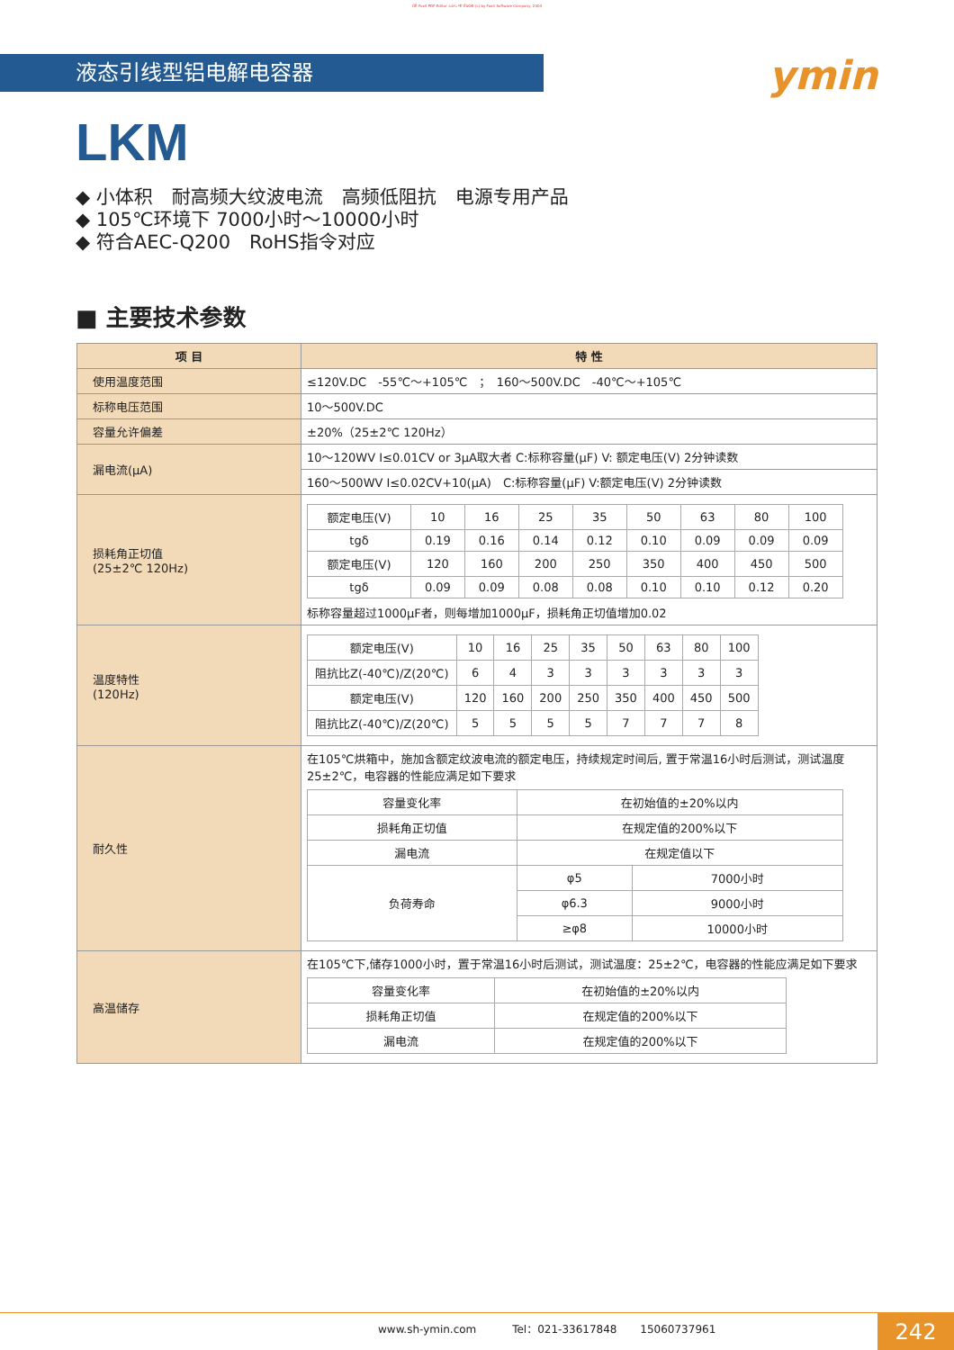ÕË Foxit PDF Editor ±à¼­ ªÈ¨ËùÓÐ (c) by Foxit Software Company, 2004
液态引线型铝电解电容器
ymin
LKM
◆ 小体积　耐高频大纹波电流　高频低阻抗　电源专用产品
◆ 105℃环境下 7000小时～10000小时
◆ 符合AEC-Q200　RoHS指令对应
■ 主要技术参数
| 项 目 | 特 性 |
| --- | --- |
| 使用温度范围 | ≤120V.DC -55℃～+105℃ ； 160～500V.DC -40℃～+105℃ |
| 标称电压范围 | 10～500V.DC |
| 容量允许偏差 | ±20%（25±2℃ 120Hz） |
| 漏电流(μA) | 10～120WV I≤0.01CV or 3μA取大者 C:标称容量(μF) V: 额定电压(V) 2分钟读数 |
| | 160～500WV I≤0.02CV+10(μA) C:标称容量(μF) V:额定电压(V) 2分钟读数 |
| 损耗角正切值 (25±2℃ 120Hz) | / 额定电压(V) / 10 / 16 / 25 / 35 / 50 / 63 / 80 / 100 / / tgδ / 0.19 / 0.16 / 0.14 / 0.12 / 0.10 / 0.09 / 0.09 / 0.09 / / 额定电压(V) / 120 / 160 / 200 / 250 / 350 / 400 / 450 / 500 / / tgδ / 0.09 / 0.09 / 0.08 / 0.08 / 0.10 / 0.10 / 0.12 / 0.20 / 标称容量超过1000μF者，则每增加1000μF，损耗角正切值增加0.02 |
| 温度特性 (120Hz) | / 额定电压(V) / 10 / 16 / 25 / 35 / 50 / 63 / 80 / 100 / / 阻抗比Z(-40℃)/Z(20℃) / 6 / 4 / 3 / 3 / 3 / 3 / 3 / 3 / / 额定电压(V) / 120 / 160 / 200 / 250 / 350 / 400 / 450 / 500 / / 阻抗比Z(-40℃)/Z(20℃) / 5 / 5 / 5 / 5 / 7 / 7 / 7 / 8 / |
| 耐久性 | 在105℃烘箱中，施加含额定纹波电流的额定电压，持续规定时间后, 置于常温16小时后测试，测试温度25±2℃，电容器的性能应满足如下要求 / 容量变化率 / 在初始值的±20%以内 / / / 损耗角正切值 / 在规定值的200%以下 / / / 漏电流 / 在规定值以下 / / / 负荷寿命 / φ5 / 7000小时 / / / φ6.3 / 9000小时 / / / ≥φ8 / 10000小时 / |
| 高温储存 | 在105℃下,储存1000小时，置于常温16小时后测试，测试温度：25±2℃，电容器的性能应满足如下要求 / 容量变化率 / 在初始值的±20%以内 / / 损耗角正切值 / 在规定值的200%以下 / / 漏电流 / 在规定值的200%以下 / |
www.sh-ymin.com Tel：021-33617848 15060737961
242